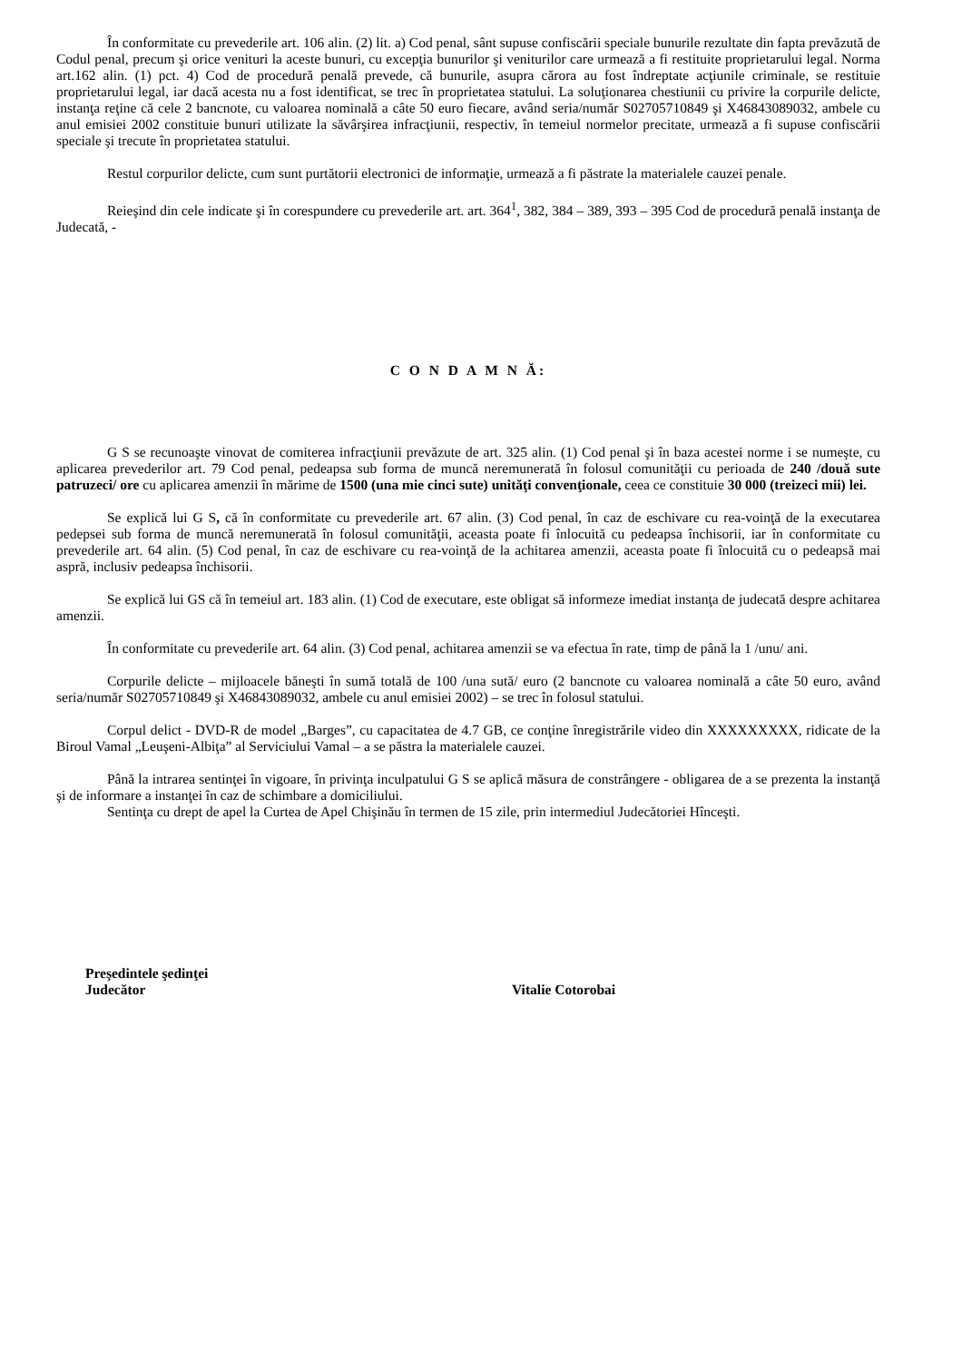În conformitate cu prevederile art. 106 alin. (2) lit. a) Cod penal, sânt supuse confiscării speciale bunurile rezultate din fapta prevăzută de Codul penal, precum şi orice venituri la aceste bunuri, cu excepţia bunurilor şi veniturilor care urmează a fi restituite proprietarului legal. Norma art.162 alin. (1) pct. 4) Cod de procedură penală prevede, că bunurile, asupra cărora au fost îndreptate acţiunile criminale, se restituie proprietarului legal, iar dacă acesta nu a fost identificat, se trec în proprietatea statului. La soluţionarea chestiunii cu privire la corpurile delicte, instanţa reţine că cele 2 bancnote, cu valoarea nominală a câte 50 euro fiecare, având seria/număr S02705710849 şi X46843089032, ambele cu anul emisiei 2002 constituie bunuri utilizate la săvârşirea infracţiunii, respectiv, în temeiul normelor precitate, urmează a fi supuse confiscării speciale şi trecute în proprietatea statului.
Restul corpurilor delicte, cum sunt purtătorii electronici de informaţie, urmează a fi păstrate la materialele cauzei penale.
Reieşind din cele indicate şi în corespundere cu prevederile art. art. 364<sup>1</sup>, 382, 384 – 389, 393 – 395 Cod de procedură penală instanţa de Judecată, -
C O N D A M N Ă:
G S se recunoaşte vinovat de comiterea infracţiunii prevăzute de art. 325 alin. (1) Cod penal şi în baza acestei norme i se numeşte, cu aplicarea prevederilor art. 79 Cod penal, pedeapsa sub forma de muncă neremunerată în folosul comunităţii cu perioada de 240 /două sute patruzeci/ ore cu aplicarea amenzii în mărime de 1500 (una mie cinci sute) unităţi convenţionale, ceea ce constituie 30 000 (treizeci mii) lei.
Se explică lui G S, că în conformitate cu prevederile art. 67 alin. (3) Cod penal, în caz de eschivare cu rea-voinţă de la executarea pedepsei sub forma de muncă neremunerată în folosul comunităţii, aceasta poate fi înlocuită cu pedeapsa închisorii, iar în conformitate cu prevederile art. 64 alin. (5) Cod penal, în caz de eschivare cu rea-voinţă de la achitarea amenzii, aceasta poate fi înlocuită cu o pedeapsă mai aspră, inclusiv pedeapsa închisorii.
Se explică lui GS că în temeiul art. 183 alin. (1) Cod de executare, este obligat să informeze imediat instanţa de judecată despre achitarea amenzii.
În conformitate cu prevederile art. 64 alin. (3) Cod penal, achitarea amenzii se va efectua în rate, timp de până la 1 /unu/ ani.
Corpurile delicte – mijloacele băneşti în sumă totală de 100 /una sută/ euro (2 bancnote cu valoarea nominală a câte 50 euro, având seria/număr S02705710849 şi X46843089032, ambele cu anul emisiei 2002) – se trec în folosul statului.
Corpul delict - DVD-R de model „Barges”, cu capacitatea de 4.7 GB, ce conţine înregistrările video din XXXXXXXXX, ridicate de la Biroul Vamal „Leuşeni-Albiţa” al Serviciului Vamal – a se păstra la materialele cauzei.
Până la intrarea sentinţei în vigoare, în privinţa inculpatului G S se aplică măsura de constrângere - obligarea de a se prezenta la instanţă şi de informare a instanţei în caz de schimbare a domiciliului.
Sentinţa cu drept de apel la Curtea de Apel Chişinău în termen de 15 zile, prin intermediul Judecătoriei Hînceşti.
Preşedintele şedinţei
Judecător
Vitalie Cotorobai